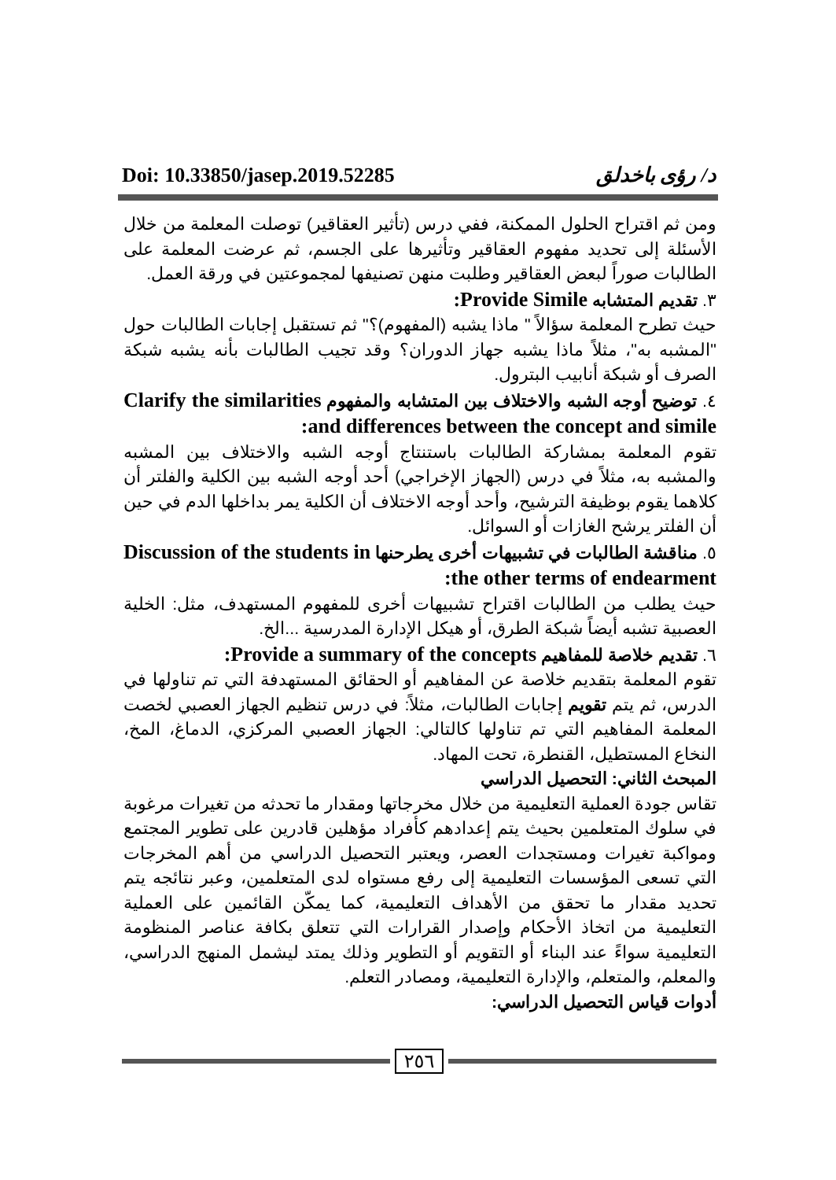Doi: 10.33850/jasep.2019.52285 د/ رؤى باخدلق
ومن ثم اقتراح الحلول الممكنة، ففي درس (تأثير العقاقير) توصلت المعلمة من خلال الأسئلة إلى تحديد مفهوم العقاقير وتأثيرها على الجسم، ثم عرضت المعلمة على الطالبات صوراً لبعض العقاقير وطلبت منهن تصنيفها لمجموعتين في ورقة العمل.
٣. تقديم المتشابه Provide Simile:
حيث تطرح المعلمة سؤالاً " ماذا يشبه (المفهوم)؟" ثم تستقبل إجابات الطالبات حول "المشبه به"، مثلاً ماذا يشبه جهاز الدوران؟ وقد تجيب الطالبات بأنه يشبه شبكة الصرف أو شبكة أنابيب البترول.
٤. توضيح أوجه الشبه والاختلاف بين المتشابه والمفهوم Clarify the similarities and differences between the concept and simile:
تقوم المعلمة بمشاركة الطالبات باستنتاج أوجه الشبه والاختلاف بين المشبه والمشبه به، مثلاً في درس (الجهاز الإخراجي) أحد أوجه الشبه بين الكلية والفلتر أن كلاهما يقوم بوظيفة الترشيح، وأحد أوجه الاختلاف أن الكلية يمر بداخلها الدم في حين أن الفلتر يرشح الغازات أو السوائل.
٥. مناقشة الطالبات في تشبيهات أخرى يطرحنها Discussion of the students in the other terms of endearment:
حيث يطلب من الطالبات اقتراح تشبيهات أخرى للمفهوم المستهدف، مثل: الخلية العصبية تشبه أيضاً شبكة الطرق، أو هيكل الإدارة المدرسية ...الخ.
٦. تقديم خلاصة للمفاهيم Provide a summary of the concepts:
تقوم المعلمة بتقديم خلاصة عن المفاهيم أو الحقائق المستهدفة التي تم تناولها في الدرس، ثم يتم تقويم إجابات الطالبات، مثلاً: في درس تنظيم الجهاز العصبي لخصت المعلمة المفاهيم التي تم تناولها كالتالي: الجهاز العصبي المركزي، الدماغ، المخ، النخاع المستطيل، القنطرة، تحت المهاد.
المبحث الثاني: التحصيل الدراسي
تقاس جودة العملية التعليمية من خلال مخرجاتها ومقدار ما تحدثه من تغيرات مرغوبة في سلوك المتعلمين بحيث يتم إعدادهم كأفراد مؤهلين قادرين على تطوير المجتمع ومواكبة تغيرات ومستجدات العصر، ويعتبر التحصيل الدراسي من أهم المخرجات التي تسعى المؤسسات التعليمية إلى رفع مستواه لدى المتعلمين، وعبر نتائجه يتم تحديد مقدار ما تحقق من الأهداف التعليمية، كما يمكّن القائمين على العملية التعليمية من اتخاذ الأحكام وإصدار القرارات التي تتعلق بكافة عناصر المنظومة التعليمية سواءً عند البناء أو التقويم أو التطوير وذلك يمتد ليشمل المنهج الدراسي، والمعلم، والمتعلم، والإدارة التعليمية، ومصادر التعلم.
أدوات قياس التحصيل الدراسي:
٢٥٦